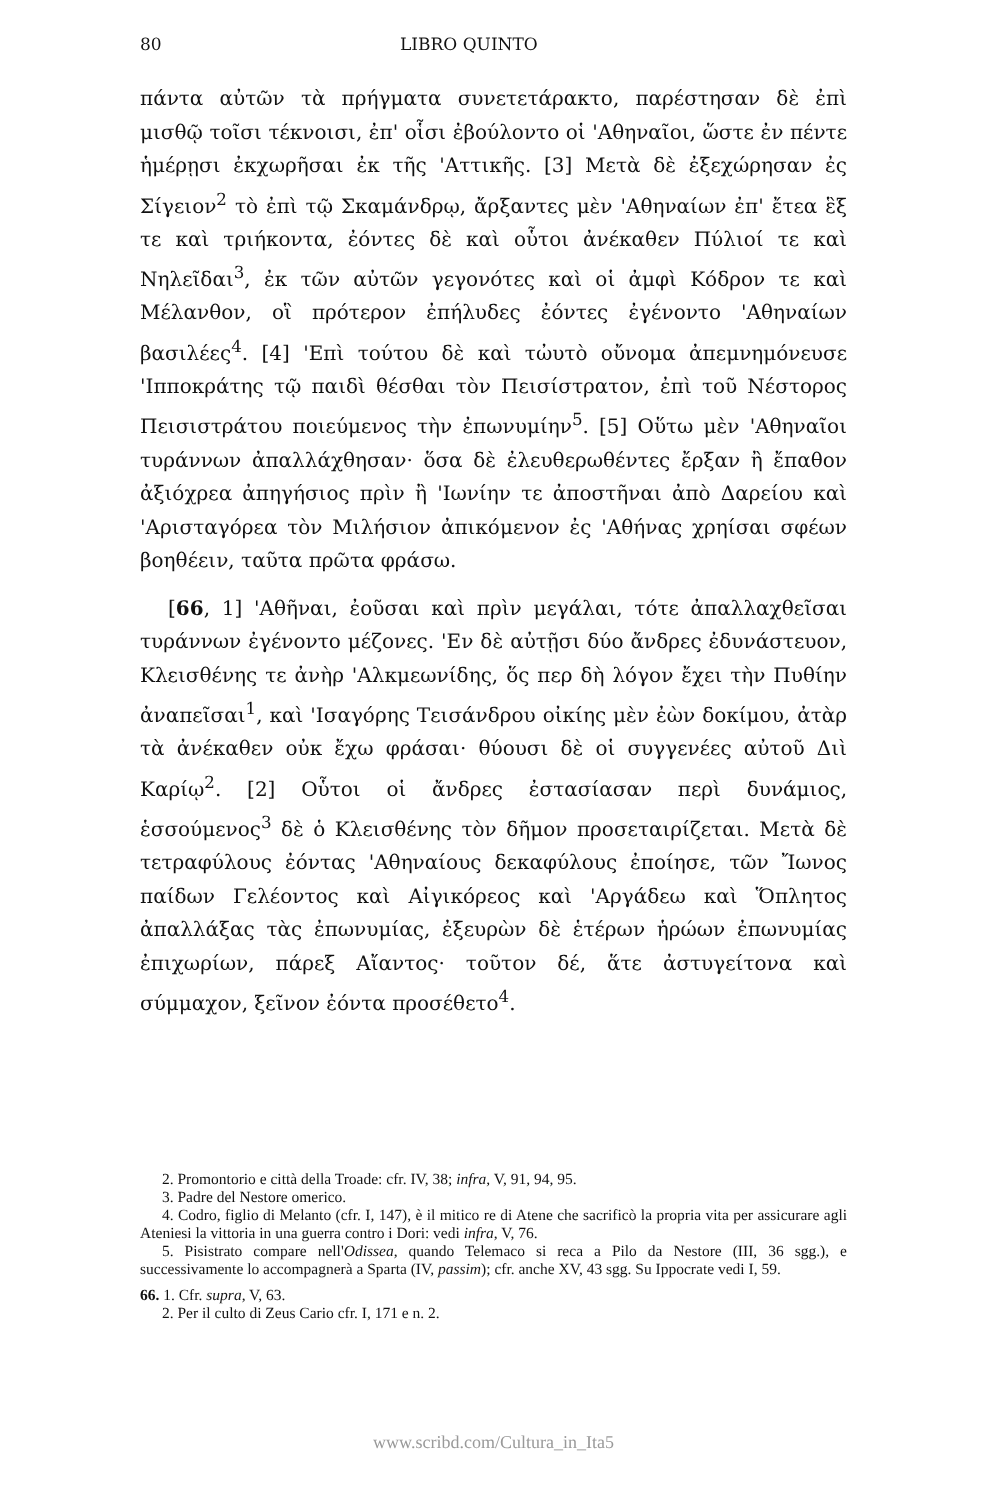80 LIBRO QUINTO
πάντα αὐτῶν τὰ πρήγματα συνετετάρακτο, παρέστησαν δὲ ἐπὶ μισθῷ τοῖσι τέκνοισι, ἐπ' οἷσι ἐβούλοντο οἱ 'Αθηναῖοι, ὥστε ἐν πέντε ἡμέρῃσι ἐκχωρῆσαι ἐκ τῆς 'Αττικῆς. [3] Μετὰ δὲ ἐξεχώρησαν ἐς Σίγειον<sup>2</sup> τὸ ἐπὶ τῷ Σκαμάνδρῳ, ἄρξαντες μὲν 'Αθηναίων ἐπ' ἔτεα ἓξ τε καὶ τριήκοντα, ἐόντες δὲ καὶ οὗτοι ἀνέκαθεν Πύλιοί τε καὶ Νηλεῖδαι<sup>3</sup>, ἐκ τῶν αὐτῶν γεγονότες καὶ οἱ ἀμφὶ Κόδρον τε καὶ Μέλανθον, οἳ πρότερον ἐπήλυδες ἐόντες ἐγένοντο 'Αθηναίων βασιλέες<sup>4</sup>. [4] 'Επὶ τούτου δὲ καὶ τὠυτὸ οὔνομα ἀπεμνημόνευσε 'Ιπποκράτης τῷ παιδὶ θέσθαι τὸν Πεισίστρατον, ἐπὶ τοῦ Νέστορος Πεισιστράτου ποιεύμενος τὴν ἐπωνυμίην<sup>5</sup>. [5] Οὕτω μὲν 'Αθηναῖοι τυράννων ἀπαλλάχθησαν· ὅσα δὲ ἐλευθερωθέντες ἔρξαν ἢ ἔπαθον ἀξιόχρεα ἀπηγήσιος πρὶν ἢ 'Ιωνίην τε ἀποστῆναι ἀπὸ Δαρείου καὶ 'Αρισταγόρεα τὸν Μιλήσιον ἀπικόμενον ἐς 'Αθήνας χρηίσαι σφέων βοηθέειν, ταῦτα πρῶτα φράσω.
[66, 1] 'Αθῆναι, ἐοῦσαι καὶ πρὶν μεγάλαι, τότε ἀπαλλαχθεῖσαι τυράννων ἐγένοντο μέζονες. 'Εν δὲ αὐτῇσι δύο ἄνδρες ἐδυνάστευον, Κλεισθένης τε ἀνὴρ 'Αλκμεωνίδης, ὅς περ δὴ λόγον ἔχει τὴν Πυθίην ἀναπεῖσαι<sup>1</sup>, καὶ 'Ισαγόρης Τεισάνδρου οἰκίης μὲν ἐὼν δοκίμου, ἀτὰρ τὰ ἀνέκαθεν οὐκ ἔχω φράσαι· θύουσι δὲ οἱ συγγενέες αὐτοῦ Διὶ Καρίῳ<sup>2</sup>. [2] Οὗτοι οἱ ἄνδρες ἐστασίασαν περὶ δυνάμιος, ἑσσούμενος<sup>3</sup> δὲ ὁ Κλεισθένης τὸν δῆμον προσεταιρίζεται. Μετὰ δὲ τετραφύλους ἐόντας 'Αθηναίους δεκαφύλους ἐποίησε, τῶν Ἴωνος παίδων Γελέοντος καὶ Αἰγικόρεος καὶ 'Αργάδεω καὶ Ὅπλητος ἀπαλλάξας τὰς ἐπωνυμίας, ἐξευρὼν δὲ ἑτέρων ἡρώων ἐπωνυμίας ἐπιχωρίων, πάρεξ Αἴαντος· τοῦτον δέ, ἅτε ἀστυγείτονα καὶ σύμμαχον, ξεῖνον ἐόντα προσέθετο<sup>4</sup>.
2. Promontorio e città della Troade: cfr. IV, 38; infra, V, 91, 94, 95.
3. Padre del Nestore omerico.
4. Codro, figlio di Melanto (cfr. I, 147), è il mitico re di Atene che sacrificò la propria vita per assicurare agli Ateniesi la vittoria in una guerra contro i Dori: vedi infra, V, 76.
5. Pisistrato compare nell'Odissea, quando Telemaco si reca a Pilo da Nestore (III, 36 sgg.), e successivamente lo accompagnerà a Sparta (IV, passim); cfr. anche XV, 43 sgg. Su Ippocrate vedi I, 59.
66. 1. Cfr. supra, V, 63.
2. Per il culto di Zeus Cario cfr. I, 171 e n. 2.
www.scribd.com/Cultura_in_Ita5